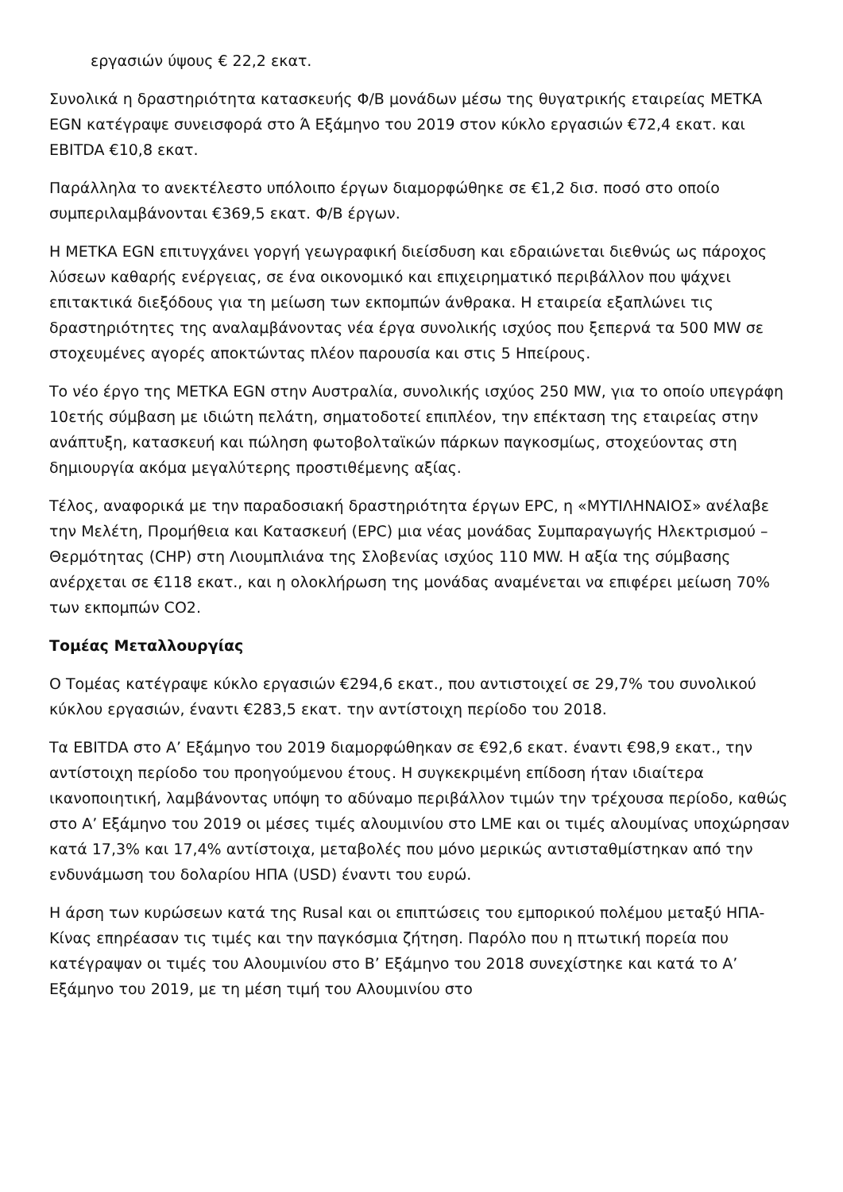εργασιών ύψους € 22,2 εκατ.
Συνολικά η δραστηριότητα κατασκευής Φ/Β μονάδων μέσω της θυγατρικής εταιρείας ΜΕΤΚΑ EGN κατέγραψε συνεισφορά στο Ά Εξάμηνο του 2019 στον κύκλο εργασιών €72,4 εκατ. και EBITDA €10,8 εκατ.
Παράλληλα το ανεκτέλεστο υπόλοιπο έργων διαμορφώθηκε σε €1,2 δισ. ποσό στο οποίο συμπεριλαμβάνονται €369,5 εκατ. Φ/Β έργων.
Η ΜΕΤΚΑ EGN επιτυγχάνει γοργή γεωγραφική διείσδυση και εδραιώνεται διεθνώς ως πάροχος λύσεων καθαρής ενέργειας, σε ένα οικονομικό και επιχειρηματικό περιβάλλον που ψάχνει επιτακτικά διεξόδους για τη μείωση των εκπομπών άνθρακα. Η εταιρεία εξαπλώνει τις δραστηριότητες της αναλαμβάνοντας νέα έργα συνολικής ισχύος που ξεπερνά τα 500 MW σε στοχευμένες αγορές αποκτώντας πλέον παρουσία και στις 5 Ηπείρους.
Το νέο έργο της ΜΕΤΚΑ EGN στην Αυστραλία, συνολικής ισχύος 250 MW, για το οποίο υπεγράφη 10ετής σύμβαση με ιδιώτη πελάτη, σηματοδοτεί επιπλέον, την επέκταση της εταιρείας στην ανάπτυξη, κατασκευή και πώληση φωτοβολταϊκών πάρκων παγκοσμίως, στοχεύοντας στη δημιουργία ακόμα μεγαλύτερης προστιθέμενης αξίας.
Τέλος, αναφορικά με την παραδοσιακή δραστηριότητα έργων EPC, η «ΜΥΤΙΛΗΝΑΙΟΣ» ανέλαβε την Μελέτη, Προμήθεια και Κατασκευή (EPC) μια νέας μονάδας Συμπαραγωγής Ηλεκτρισμού – Θερμότητας (CHP) στη Λιουμπλιάνα της Σλοβενίας ισχύος 110 MW. Η αξία της σύμβασης ανέρχεται σε €118 εκατ., και η ολοκλήρωση της μονάδας αναμένεται να επιφέρει μείωση 70% των εκπομπών CO2.
Τομέας Μεταλλουργίας
Ο Τομέας κατέγραψε κύκλο εργασιών €294,6 εκατ., που αντιστοιχεί σε 29,7% του συνολικού κύκλου εργασιών, έναντι €283,5 εκατ. την αντίστοιχη περίοδο του 2018.
Τα EBITDA στο Α’ Εξάμηνο του 2019 διαμορφώθηκαν σε €92,6 εκατ. έναντι €98,9 εκατ., την αντίστοιχη περίοδο του προηγούμενου έτους. Η συγκεκριμένη επίδοση ήταν ιδιαίτερα ικανοποιητική, λαμβάνοντας υπόψη το αδύναμο περιβάλλον τιμών την τρέχουσα περίοδο, καθώς στο Α’ Εξάμηνο του 2019 οι μέσες τιμές αλουμινίου στο LME και οι τιμές αλουμίνας υποχώρησαν κατά 17,3% και 17,4% αντίστοιχα, μεταβολές που μόνο μερικώς αντισταθμίστηκαν από την ενδυνάμωση του δολαρίου ΗΠΑ (USD) έναντι του ευρώ.
Η άρση των κυρώσεων κατά της Rusal και οι επιπτώσεις του εμπορικού πολέμου μεταξύ ΗΠΑ-Κίνας επηρέασαν τις τιμές και την παγκόσμια ζήτηση. Παρόλο που η πτωτική πορεία που κατέγραψαν οι τιμές του Αλουμινίου στο Β’ Εξάμηνο του 2018 συνεχίστηκε και κατά το Α’ Εξάμηνο του 2019, με τη μέση τιμή του Αλουμινίου στο